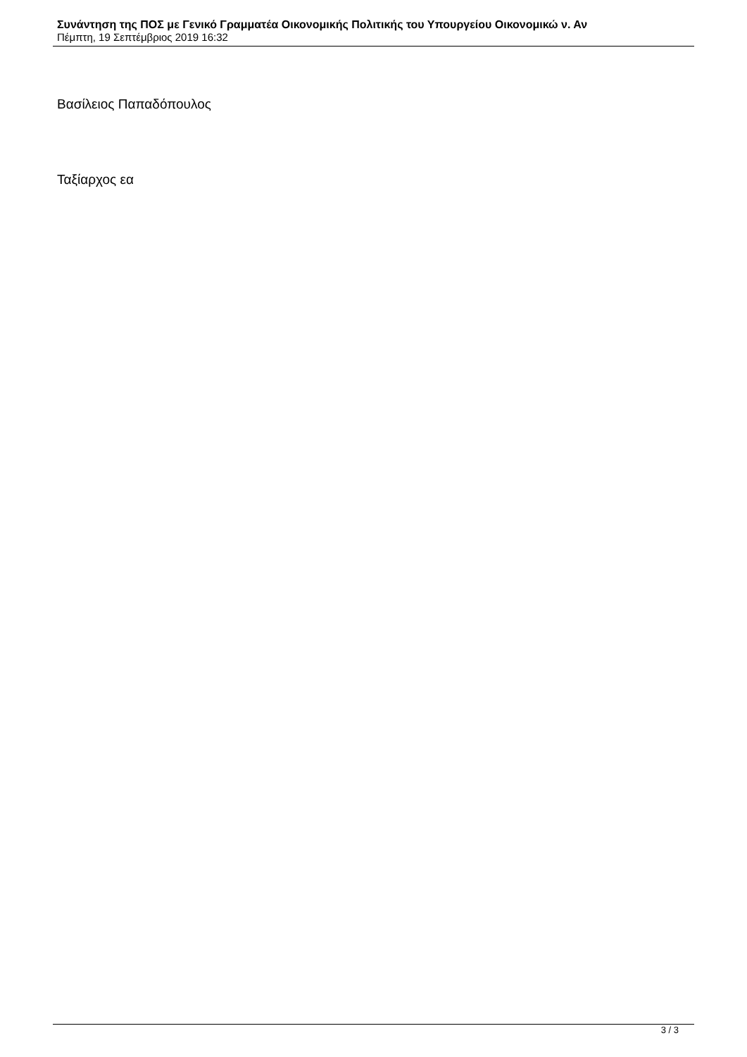Συνάντηση της ΠΟΣ με Γενικό Γραμματέα Οικονομικής Πολιτικής του Υπουργείου Οικονομικώ ν. Αν
Πέμπτη, 19 Σεπτέμβριος 2019 16:32
Βασίλειος Παπαδόπουλος
Ταξίαρχος εα
3 / 3